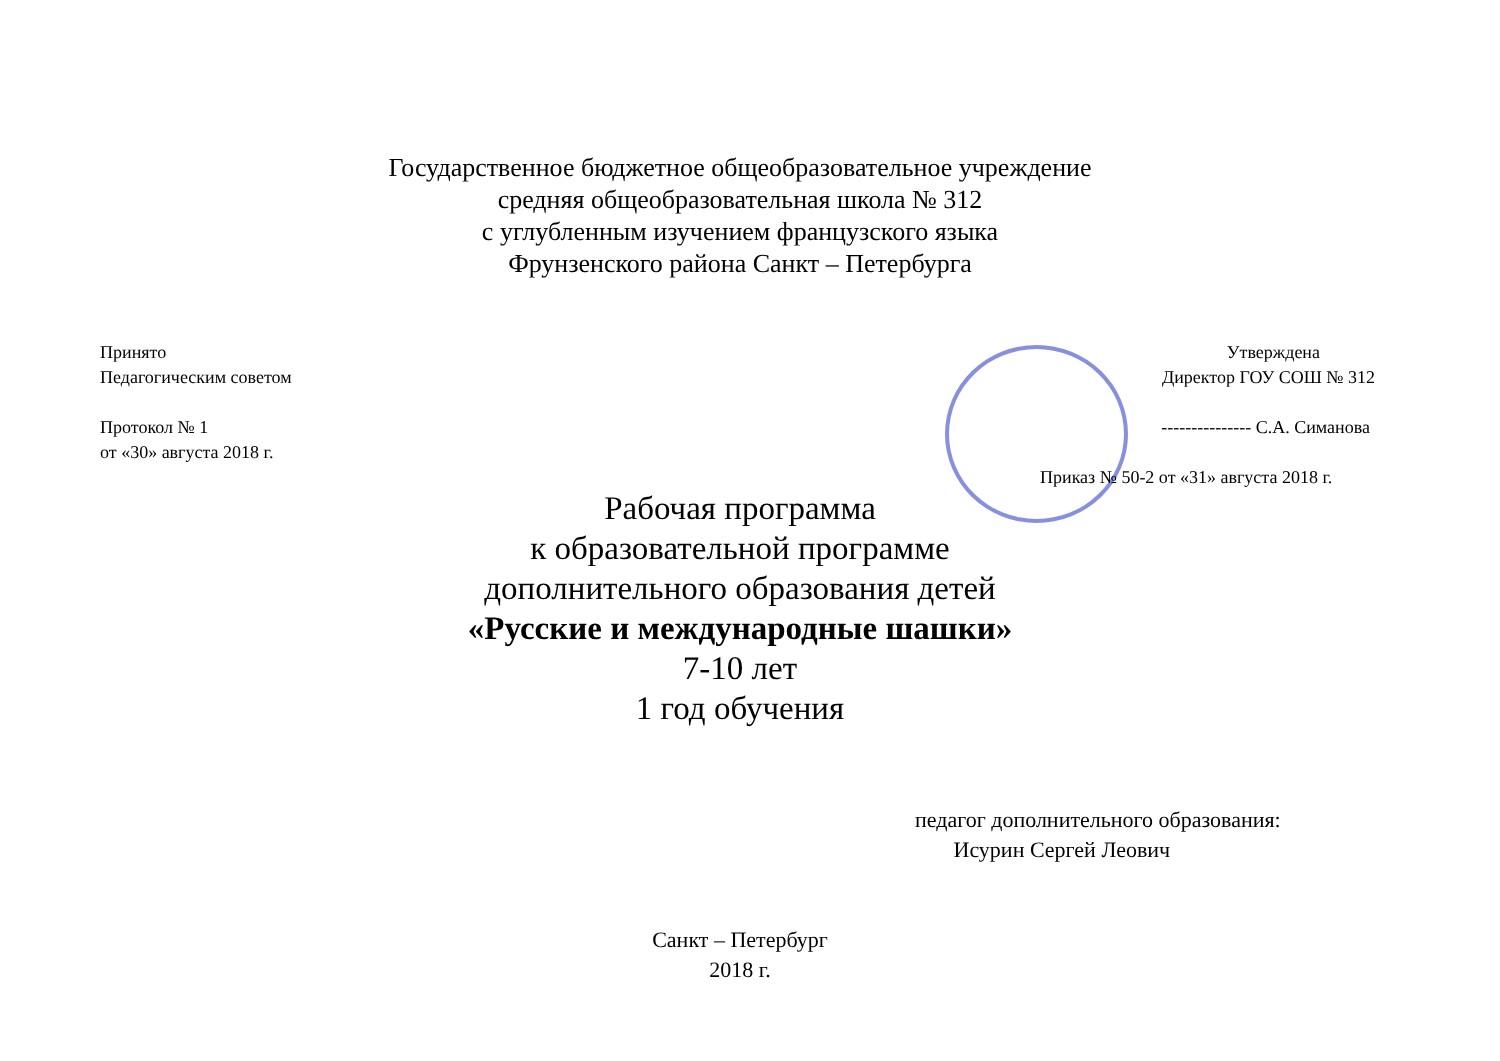Государственное бюджетное общеобразовательное учреждение
средняя общеобразовательная школа № 312
с углубленным изучением французского языка
Фрунзенского района Санкт – Петербурга
Принято
Педагогическим советом
Протокол № 1
от «30» августа 2018 г.
Утверждена
Директор ГОУ СОШ № 312
--------------- С.А. Симанова
Приказ № 50-2 от «31» августа 2018 г.
Рабочая программа
к образовательной программе
дополнительного образования детей
«Русские и международные шашки»
7-10 лет
1 год обучения
педагог дополнительного образования:
Исурин Сергей Леович
Санкт – Петербург
2018 г.